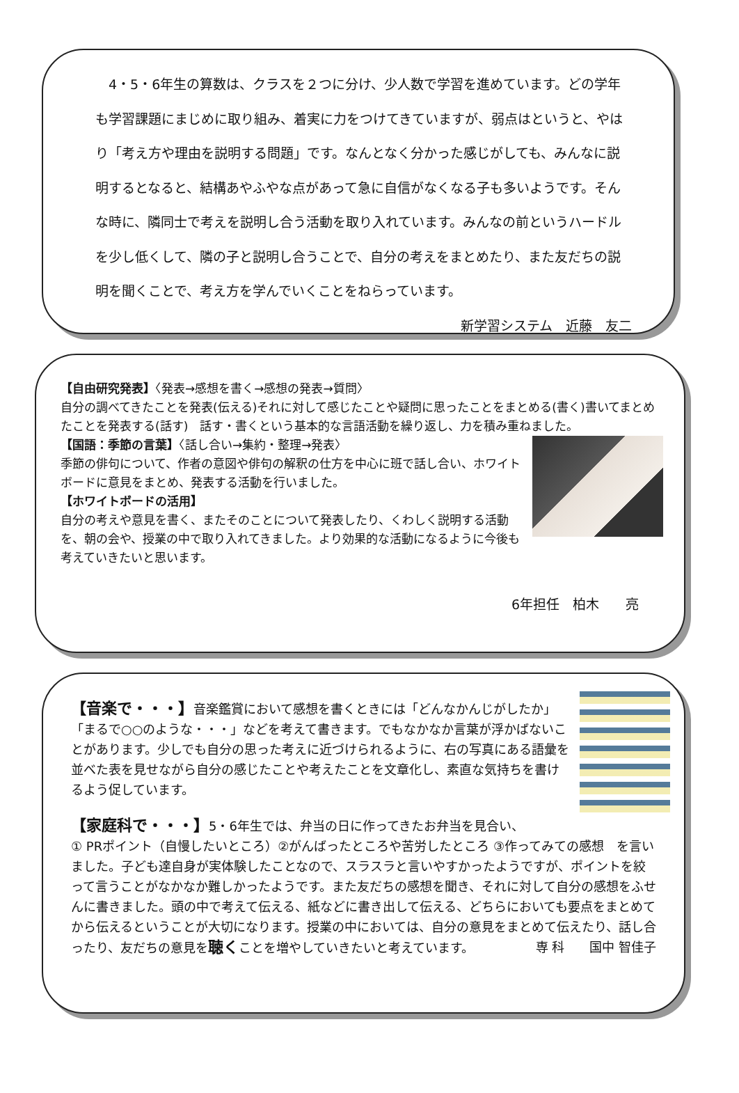4・5・6年生の算数は、クラスを２つに分け、少人数で学習を進めています。どの学年も学習課題にまじめに取り組み、着実に力をつけてきていますが、弱点はというと、やはり「考え方や理由を説明する問題」です。なんとなく分かった感じがしても、みんなに説明するとなると、結構あやふやな点があって急に自信がなくなる子も多いようです。そんな時に、隣同士で考えを説明し合う活動を取り入れています。みんなの前というハードルを少し低くして、隣の子と説明し合うことで、自分の考えをまとめたり、また友だちの説明を聞くことで、考え方を学んでいくことをねらっています。 新学習システム　近藤　友二
【自由研究発表】〈発表→感想を書く→感想の発表→質問〉
自分の調べてきたことを発表(伝える)それに対して感じたことや疑問に思ったことをまとめる(書く)書いてまとめたことを発表する(話す)　話す・書くという基本的な言語活動を繰り返し、力を積み重ねました。
【国語：季節の言葉】〈話し合い→集約・整理→発表〉
季節の俳句について、作者の意図や俳句の解釈の仕方を中心に班で話し合い、ホワイトボードに意見をまとめ、発表する活動を行いました。
【ホワイトボードの活用】
自分の考えや意見を書く、またそのことについて発表したり、くわしく説明する活動を、朝の会や、授業の中で取り入れてきました。より効果的な活動になるように今後も考えていきたいと思います。
6年担任　柏木　　亮
【音楽で・・・】音楽鑑賞において感想を書くときには「どんなかんじがしたか」「まるで○○のような・・・」などを考えて書きます。でもなかなか言葉が浮かばないことがあります。少しでも自分の思った考えに近づけられるように、右の写真にある語彙を並べた表を見せながら自分の感じたことや考えたことを文章化し、素直な気持ちを書けるよう促しています。
【家庭科で・・・】5・6年生では、弁当の日に作ってきたお弁当を見合い、
① PRポイント（自慢したいところ）②がんばったところや苦労したところ ③作ってみての感想　を言いました。子ども達自身が実体験したことなので、スラスラと言いやすかったようですが、ポイントを絞って言うことがなかなか難しかったようです。また友だちの感想を聞き、それに対して自分の感想をふせんに書きました。頭の中で考えて伝える、紙などに書き出して伝える、どちらにおいても要点をまとめてから伝えるということが大切になります。授業の中においては、自分の意見をまとめて伝えたり、話し合ったり、友だちの意見を聴くことを増やしていきたいと考えています。 専 科　　国中 智佳子